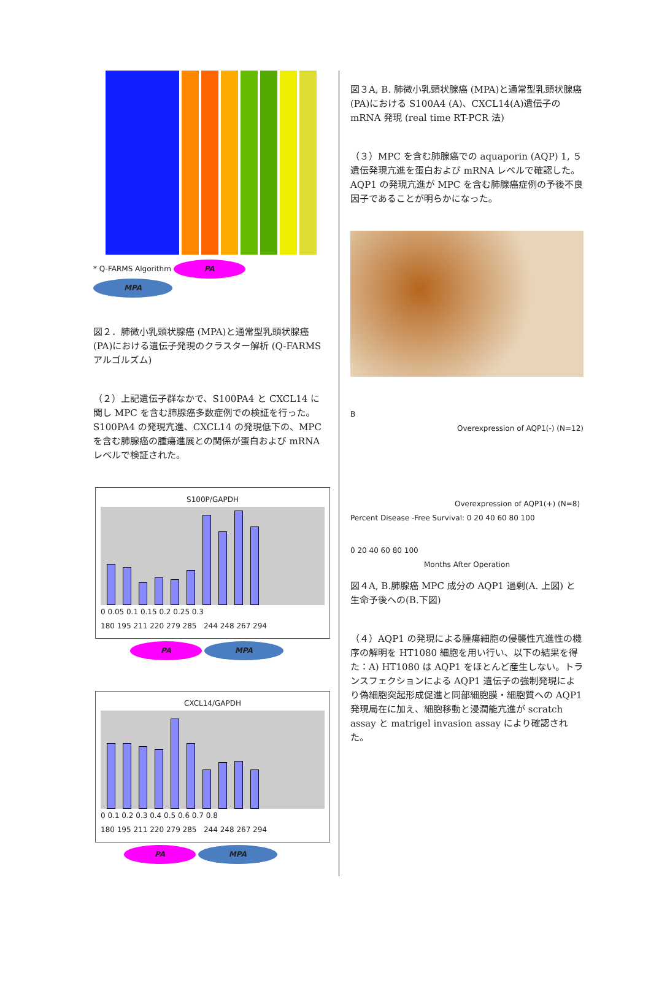* Q-FARMS Algorithm PA MPA
図２．肺微小乳頭状腺癌 (MPA)と通常型乳頭状腺癌 (PA)における遺伝子発現のクラスター解析 (Q-FARMS アルゴルズム)
（２）上記遺伝子群なかで、S100PA4 と CXCL14 に関し MPC を含む肺腺癌多数症例での検証を行った。S100PA4 の発現亢進、CXCL14 の発現低下の、MPC を含む肺腺癌の腫瘍進展との関係が蛋白および mRNA レベルで検証された。
S100P/GAPDH
0 0.05 0.1 0.15 0.2 0.25 0.3
180 195 211 220 279 285 244 248 267 294
PA MPA
CXCL14/GAPDH
0 0.1 0.2 0.3 0.4 0.5 0.6 0.7 0.8
180 195 211 220 279 285 244 248 267 294
PA MPA
図３A, B. 肺微小乳頭状腺癌 (MPA)と通常型乳頭状腺癌 (PA)における S100A4 (A)、CXCL14(A)遺伝子の mRNA 発現 (real time RT-PCR 法)
（３）MPC を含む肺腺癌での aquaporin (AQP) 1, ５遺伝発現亢進を蛋白および mRNA レベルで確認した。AQP1 の発現亢進が MPC を含む肺腺癌症例の予後不良因子であることが明らかになった。
B
Overexpression of AQP1(-) (N=12)
Overexpression of AQP1(+) (N=8)
Percent Disease -Free Survival: 0 20 40 60 80 100
0 20 40 60 80 100
Months After Operation
図４A, B.肺腺癌 MPC 成分の AQP1 過剰(A. 上図) と生命予後への(B.下図)
（４）AQP1 の発現による腫瘍細胞の侵襲性亢進性の機序の解明を HT1080 細胞を用い行い、以下の結果を得た：A) HT1080 は AQP1 をほとんど産生しない。トランスフェクションによる AQP1 遺伝子の強制発現により偽細胞突起形成促進と同部細胞膜・細胞質への AQP1 発現局在に加え、細胞移動と浸潤能亢進が scratch assay と matrigel invasion assay により確認された。